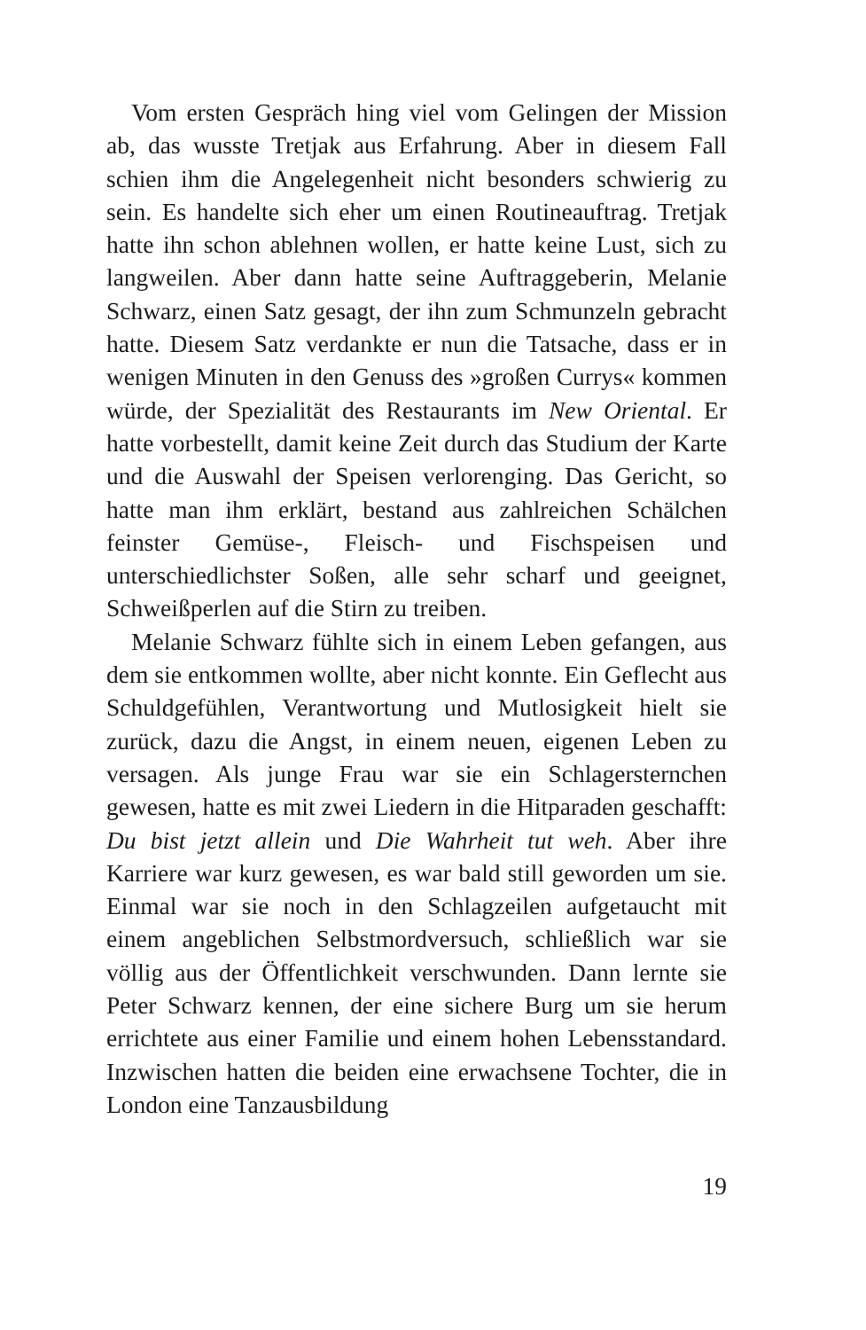Vom ersten Gespräch hing viel vom Gelingen der Mission ab, das wusste Tretjak aus Erfahrung. Aber in diesem Fall schien ihm die Angelegenheit nicht besonders schwierig zu sein. Es handelte sich eher um einen Routineauftrag. Tretjak hatte ihn schon ablehnen wollen, er hatte keine Lust, sich zu langweilen. Aber dann hatte seine Auftraggeberin, Melanie Schwarz, einen Satz gesagt, der ihn zum Schmunzeln gebracht hatte. Diesem Satz verdankte er nun die Tatsache, dass er in wenigen Minuten in den Genuss des »großen Currys« kommen würde, der Spezialität des Restaurants im New Oriental. Er hatte vorbestellt, damit keine Zeit durch das Studium der Karte und die Auswahl der Speisen verlorenging. Das Gericht, so hatte man ihm erklärt, bestand aus zahlreichen Schälchen feinster Gemüse-, Fleisch- und Fischspeisen und unterschiedlichster Soßen, alle sehr scharf und geeignet, Schweißperlen auf die Stirn zu treiben.
Melanie Schwarz fühlte sich in einem Leben gefangen, aus dem sie entkommen wollte, aber nicht konnte. Ein Geflecht aus Schuldgefühlen, Verantwortung und Mutlosigkeit hielt sie zurück, dazu die Angst, in einem neuen, eigenen Leben zu versagen. Als junge Frau war sie ein Schlagersternchen gewesen, hatte es mit zwei Liedern in die Hitparaden geschafft: Du bist jetzt allein und Die Wahrheit tut weh. Aber ihre Karriere war kurz gewesen, es war bald still geworden um sie. Einmal war sie noch in den Schlagzeilen aufgetaucht mit einem angeblichen Selbstmordversuch, schließlich war sie völlig aus der Öffentlichkeit verschwunden. Dann lernte sie Peter Schwarz kennen, der eine sichere Burg um sie herum errichtete aus einer Familie und einem hohen Lebensstandard. Inzwischen hatten die beiden eine erwachsene Tochter, die in London eine Tanzausbildung
19